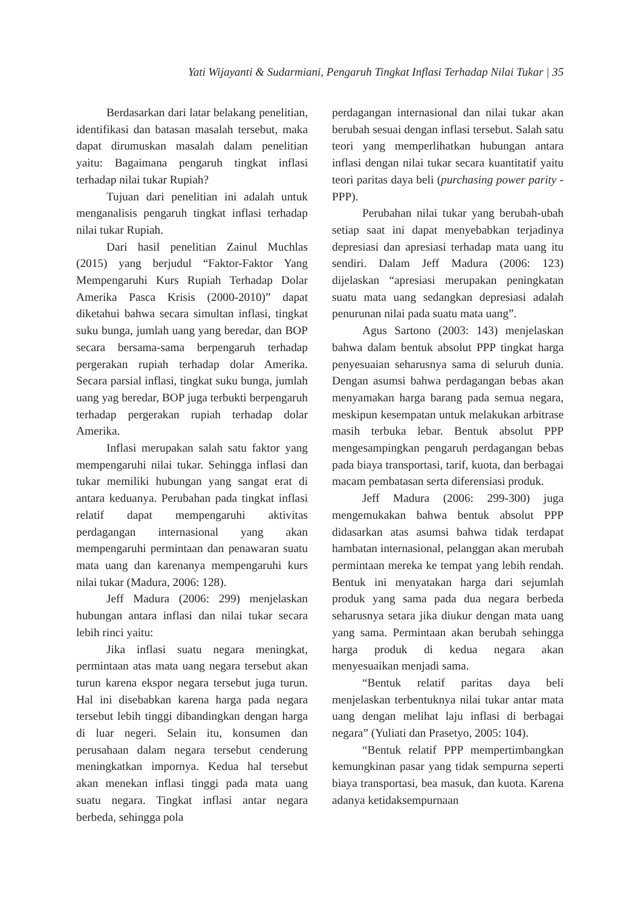Yati Wijayanti & Sudarmiani, Pengaruh Tingkat Inflasi Terhadap Nilai Tukar | 35
Berdasarkan dari latar belakang penelitian, identifikasi dan batasan masalah tersebut, maka dapat dirumuskan masalah dalam penelitian yaitu: Bagaimana pengaruh tingkat inflasi terhadap nilai tukar Rupiah?
Tujuan dari penelitian ini adalah untuk menganalisis pengaruh tingkat inflasi terhadap nilai tukar Rupiah.
Dari hasil penelitian Zainul Muchlas (2015) yang berjudul “Faktor-Faktor Yang Mempengaruhi Kurs Rupiah Terhadap Dolar Amerika Pasca Krisis (2000-2010)” dapat diketahui bahwa secara simultan inflasi, tingkat suku bunga, jumlah uang yang beredar, dan BOP secara bersama-sama berpengaruh terhadap pergerakan rupiah terhadap dolar Amerika. Secara parsial inflasi, tingkat suku bunga, jumlah uang yag beredar, BOP juga terbukti berpengaruh terhadap pergerakan rupiah terhadap dolar Amerika.
Inflasi merupakan salah satu faktor yang mempengaruhi nilai tukar. Sehingga inflasi dan tukar memiliki hubungan yang sangat erat di antara keduanya. Perubahan pada tingkat inflasi relatif dapat mempengaruhi aktivitas perdagangan internasional yang akan mempengaruhi permintaan dan penawaran suatu mata uang dan karenanya mempengaruhi kurs nilai tukar (Madura, 2006: 128).
Jeff Madura (2006: 299) menjelaskan hubungan antara inflasi dan nilai tukar secara lebih rinci yaitu:
Jika inflasi suatu negara meningkat, permintaan atas mata uang negara tersebut akan turun karena ekspor negara tersebut juga turun. Hal ini disebabkan karena harga pada negara tersebut lebih tinggi dibandingkan dengan harga di luar negeri. Selain itu, konsumen dan perusahaan dalam negara tersebut cenderung meningkatkan impornya. Kedua hal tersebut akan menekan inflasi tinggi pada mata uang suatu negara. Tingkat inflasi antar negara berbeda, sehingga pola
perdagangan internasional dan nilai tukar akan berubah sesuai dengan inflasi tersebut. Salah satu teori yang memperlihatkan hubungan antara inflasi dengan nilai tukar secara kuantitatif yaitu teori paritas daya beli (purchasing power parity - PPP).
Perubahan nilai tukar yang berubah-ubah setiap saat ini dapat menyebabkan terjadinya depresiasi dan apresiasi terhadap mata uang itu sendiri. Dalam Jeff Madura (2006: 123) dijelaskan “apresiasi merupakan peningkatan suatu mata uang sedangkan depresiasi adalah penurunan nilai pada suatu mata uang”.
Agus Sartono (2003: 143) menjelaskan bahwa dalam bentuk absolut PPP tingkat harga penyesuaian seharusnya sama di seluruh dunia. Dengan asumsi bahwa perdagangan bebas akan menyamakan harga barang pada semua negara, meskipun kesempatan untuk melakukan arbitrase masih terbuka lebar. Bentuk absolut PPP mengesampingkan pengaruh perdagangan bebas pada biaya transportasi, tarif, kuota, dan berbagai macam pembatasan serta diferensiasi produk.
Jeff Madura (2006: 299-300) juga mengemukakan bahwa bentuk absolut PPP didasarkan atas asumsi bahwa tidak terdapat hambatan internasional, pelanggan akan merubah permintaan mereka ke tempat yang lebih rendah. Bentuk ini menyatakan harga dari sejumlah produk yang sama pada dua negara berbeda seharusnya setara jika diukur dengan mata uang yang sama. Permintaan akan berubah sehingga harga produk di kedua negara akan menyesuaikan menjadi sama.
“Bentuk relatif paritas daya beli menjelaskan terbentuknya nilai tukar antar mata uang dengan melihat laju inflasi di berbagai negara” (Yuliati dan Prasetyo, 2005: 104).
“Bentuk relatif PPP mempertimbangkan kemungkinan pasar yang tidak sempurna seperti biaya transportasi, bea masuk, dan kuota. Karena adanya ketidaksempurnaan